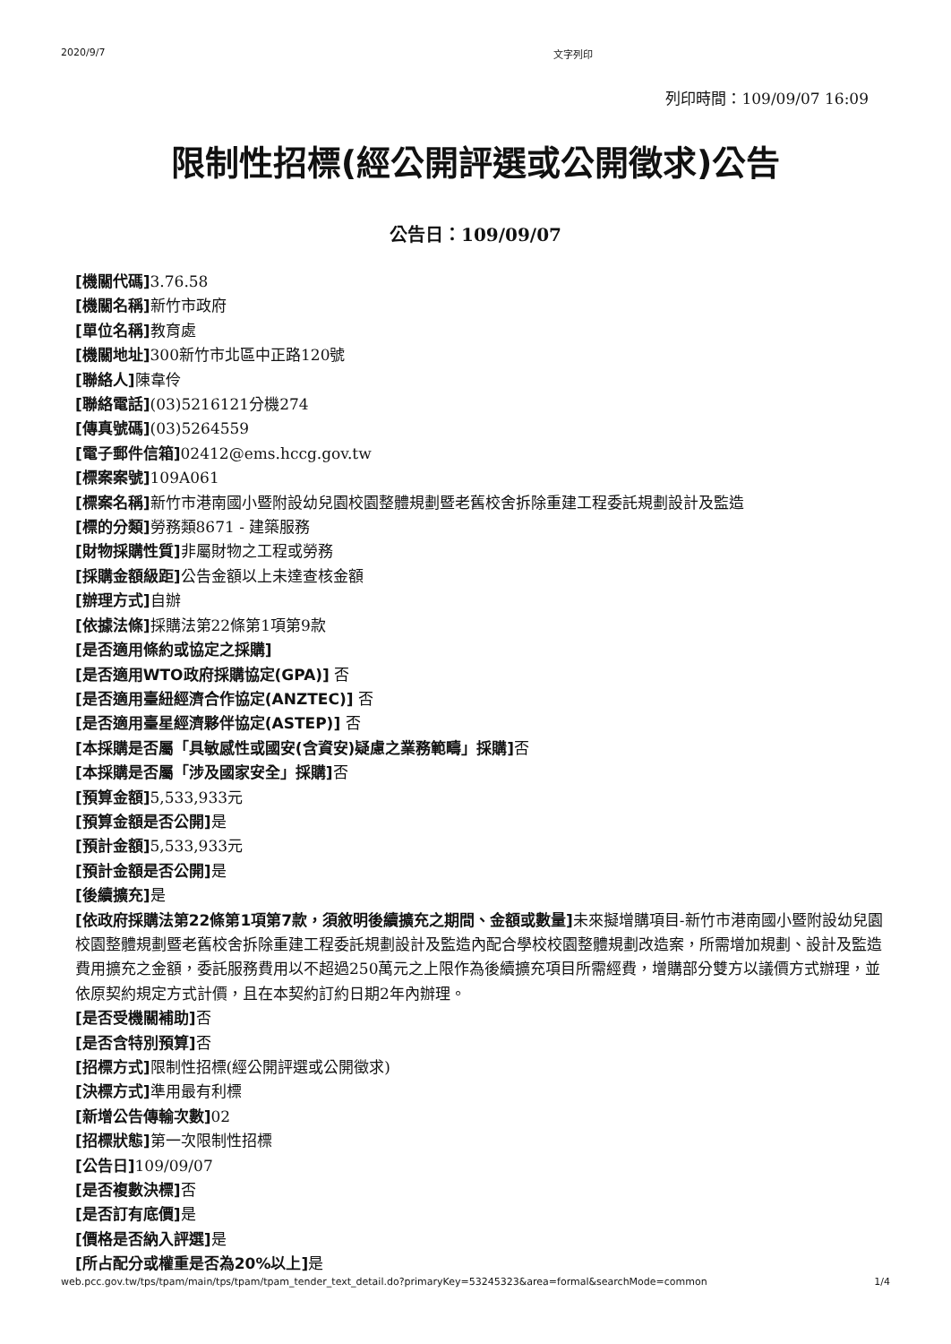2020/9/7 文字列印
列印時間：109/09/07 16:09
限制性招標(經公開評選或公開徵求)公告
公告日：109/09/07
[機關代碼] 3.76.58
[機關名稱] 新竹市政府
[單位名稱] 教育處
[機關地址] 300新竹市北區中正路120號
[聯絡人] 陳韋伶
[聯絡電話](03)5216121分機274
[傳真號碼](03)5264559
[電子郵件信箱] 02412@ems.hccg.gov.tw
[標案案號] 109A061
[標案名稱] 新竹市港南國小暨附設幼兒園校園整體規劃暨老舊校舍拆除重建工程委託規劃設計及監造
[標的分類] 勞務類8671 - 建築服務
[財物採購性質] 非屬財物之工程或勞務
[採購金額級距] 公告金額以上未達查核金額
[辦理方式] 自辦
[依據法條] 採購法第22條第1項第9款
[是否適用條約或協定之採購]
[是否適用WTO政府採購協定(GPA)] 否
[是否適用臺紐經濟合作協定(ANZTEC)] 否
[是否適用臺星經濟夥伴協定(ASTEP)] 否
[本採購是否屬「具敏感性或國安(含資安)疑慮之業務範疇」採購] 否
[本採購是否屬「涉及國家安全」採購] 否
[預算金額] 5,533,933元
[預算金額是否公開] 是
[預計金額] 5,533,933元
[預計金額是否公開] 是
[後續擴充] 是
[依政府採購法第22條第1項第7款，須敘明後續擴充之期間、金額或數量] 未來擬增購項目-新竹市港南國小暨附設幼兒園校園整體規劃暨老舊校舍拆除重建工程委託規劃設計及監造內配合學校校園整體規劃改造案，所需增加規劃、設計及監造費用擴充之金額，委託服務費用以不超過250萬元之上限作為後續擴充項目所需經費，增購部分雙方以議價方式辦理，並依原契約規定方式計價，且在本契約訂約日期2年內辦理。
[是否受機關補助] 否
[是否含特別預算] 否
[招標方式] 限制性招標(經公開評選或公開徵求)
[決標方式] 準用最有利標
[新增公告傳輸次數] 02
[招標狀態] 第一次限制性招標
[公告日] 109/09/07
[是否複數決標] 否
[是否訂有底價] 是
[價格是否納入評選] 是
[所占配分或權重是否為20%以上] 是
web.pcc.gov.tw/tps/tpam/main/tps/tpam/tpam_tender_text_detail.do?primaryKey=53245323&area=formal&searchMode=common 1/4